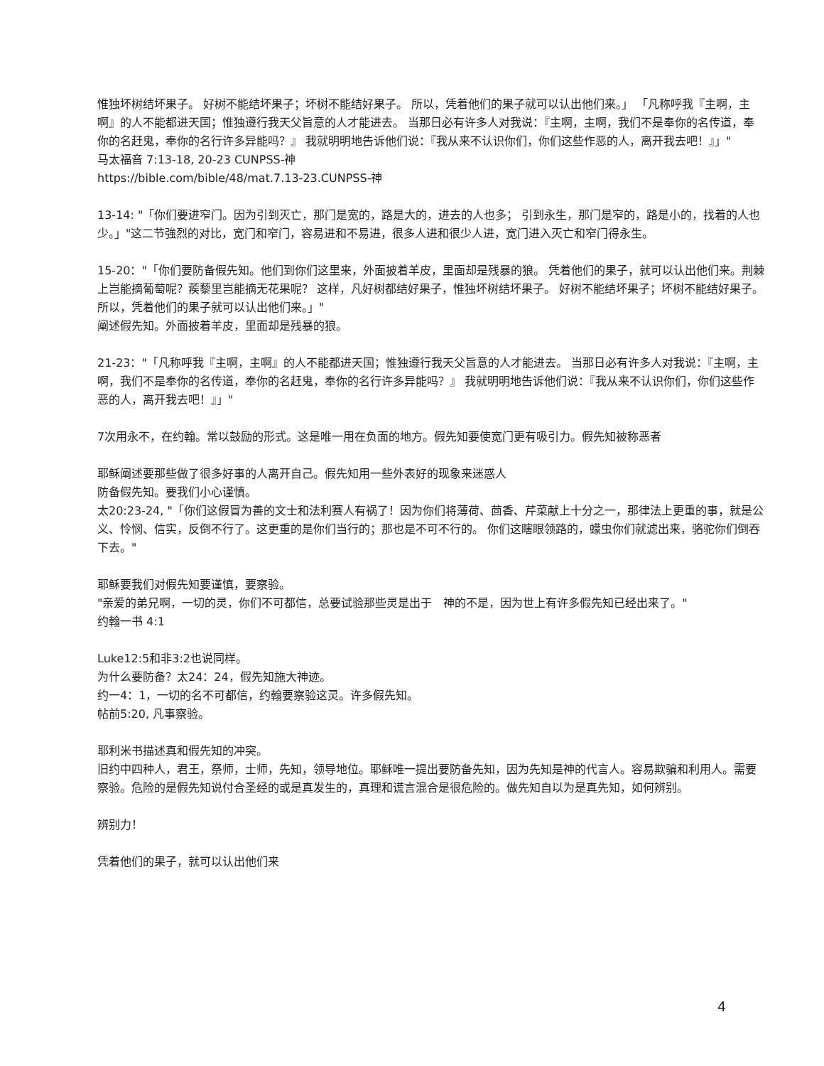惟独坏树结坏果子。 好树不能结坏果子；坏树不能结好果子。 所以，凭着他们的果子就可以认出他们来。」 「凡称呼我『主啊，主啊』的人不能都进天国；惟独遵行我天父旨意的人才能进去。 当那日必有许多人对我说：『主啊，主啊，我们不是奉你的名传道，奉你的名赶鬼，奉你的名行许多异能吗？』 我就明明地告诉他们说：『我从来不认识你们，你们这些作恶的人，离开我去吧！』」"
马太福音 7:13-18, 20-23 CUNPSS-神
https://bible.com/bible/48/mat.7.13-23.CUNPSS-神
13-14: "「你们要进窄门。因为引到灭亡，那门是宽的，路是大的，进去的人也多； 引到永生，那门是窄的，路是小的，找着的人也少。」"这二节強烈的对比，宽门和窄门，容易进和不易进，很多人进和很少人进，宽门进入灭亡和窄门得永生。
15-20："「你们要防备假先知。他们到你们这里来，外面披着羊皮，里面却是残暴的狼。 凭着他们的果子，就可以认出他们来。荆棘上岂能摘葡萄呢？蒺藜里岂能摘无花果呢？ 这样，凡好树都结好果子，惟独坏树结坏果子。 好树不能结坏果子；坏树不能结好果子。 所以，凭着他们的果子就可以认出他们来。」"
阐述假先知。外面披着羊皮，里面却是残暴的狼。
21-23："「凡称呼我『主啊，主啊』的人不能都进天国；惟独遵行我天父旨意的人才能进去。 当那日必有许多人对我说：『主啊，主啊，我们不是奉你的名传道，奉你的名赶鬼，奉你的名行许多异能吗？』 我就明明地告诉他们说：『我从来不认识你们，你们这些作恶的人，离开我去吧！』」"
7次用永不，在约翰。常以鼓励的形式。这是唯一用在负面的地方。假先知要使宽门更有吸引力。假先知被称恶者
耶稣阐述要那些做了很多好事的人离开自己。假先知用一些外表好的现象来迷惑人
防备假先知。要我们小心谨慎。
太20:23-24, "「你们这假冒为善的文士和法利赛人有祸了！因为你们将薄荷、茴香、芹菜献上十分之一，那律法上更重的事，就是公义、怜悯、信实，反倒不行了。这更重的是你们当行的；那也是不可不行的。 你们这瞎眼领路的，蠓虫你们就滤出来，骆驼你们倒吞下去。"
耶稣要我们对假先知要谨慎，要察验。
"亲爱的弟兄啊，一切的灵，你们不可都信，总要试验那些灵是出于　神的不是，因为世上有许多假先知已经出来了。"
约翰一书 4:1
Luke12:5和非3:2也说同样。
为什么要防备？太24：24，假先知施大神迹。
约一4：1，一切的名不可都信，约翰要察验这灵。许多假先知。
帖前5:20, 凡事察验。
耶利米书描述真和假先知的冲突。
旧约中四种人，君王，祭师，士师，先知，领导地位。耶稣唯一提出要防备先知，因为先知是神的代言人。容易欺骗和利用人。需要察验。危险的是假先知说付合圣经的或是真发生的，真理和谎言混合是很危险的。做先知自以为是真先知，如何辨别。
辨别力！
凭着他们的果子，就可以认出他们来
4